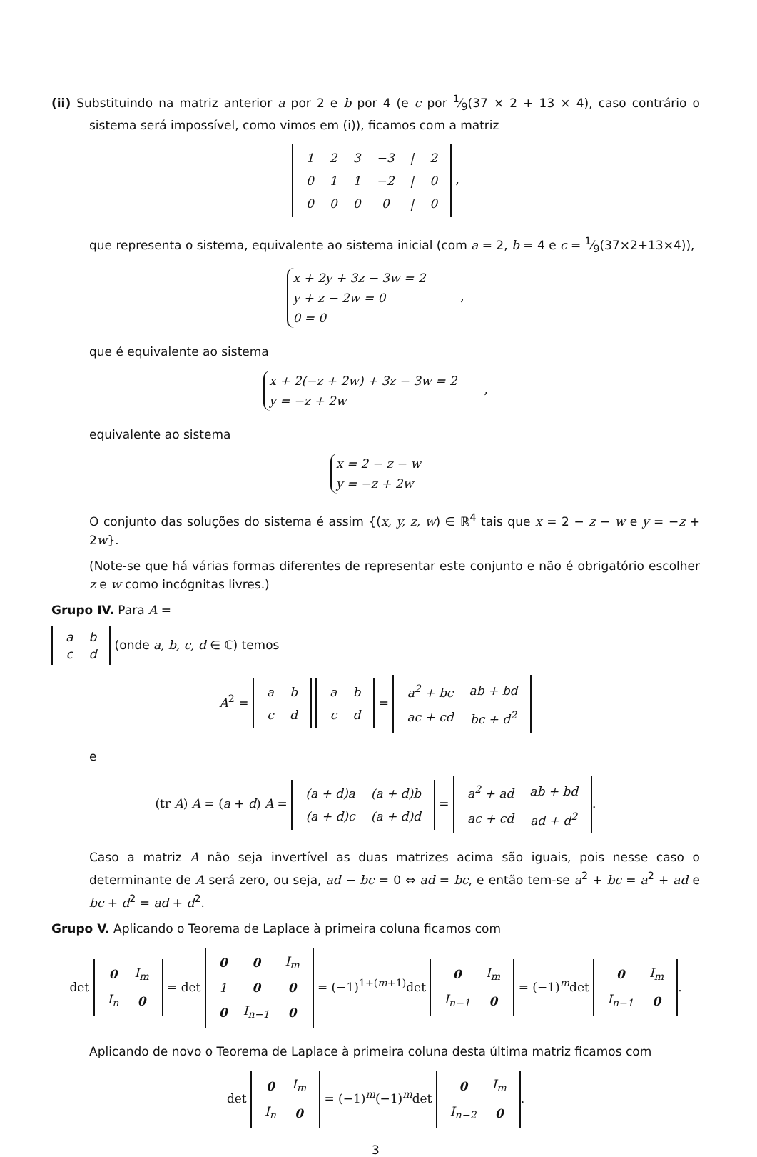(ii) Substituindo na matriz anterior a por 2 e b por 4 (e c por 1⁄9(37 × 2 + 13 × 4), caso contrário o sistema será impossível, como vimos em (i)), ficamos com a matriz
| 1 | 2 | 3 | −3 | / | 2 |
| 0 | 1 | 1 | −2 | / | 0 |
| 0 | 0 | 0 | 0 | / | 0 |
,
que representa o sistema, equivalente ao sistema inicial (com a = 2, b = 4 e c = 1⁄9(37×2+13×4)),
x + 2y + 3z − 3w = 2
y + z − 2w = 0
0 = 0 ,
que é equivalente ao sistema
x + 2(−z + 2w) + 3z − 3w = 2
y = −z + 2w ,
equivalente ao sistema
x = 2 − z − w
y = −z + 2w
O conjunto das soluções do sistema é assim {(x, y, z, w) ∈ ℝ<sup>4</sup> tais que x = 2 − z − w e y = −z + 2w}.
(Note-se que há várias formas diferentes de representar este conjunto e não é obrigatório escolher z e w como incógnitas livres.)
Grupo IV. Para A =
| a | b |
| c | d |
(onde a, b, c, d ∈ ℂ) temos
A<sup>2</sup> =
| a | b |
| c | d |
| a | b |
| c | d |
=
| a<sup>2</sup> + bc | ab + bd |
| ac + cd | bc + d<sup>2</sup> |
e
(tr A) A = (a + d) A =
| (a + d)a | (a + d)b |
| (a + d)c | (a + d)d |
=
| a<sup>2</sup> + ad | ab + bd |
| ac + cd | ad + d<sup>2</sup> |
.
Caso a matriz A não seja invertível as duas matrizes acima são iguais, pois nesse caso o determinante de A será zero, ou seja, ad − bc = 0 ⇔ ad = bc, e então tem-se a<sup>2</sup> + bc = a<sup>2</sup> + ad e bc + d<sup>2</sup> = ad + d<sup>2</sup>.
Grupo V. Aplicando o Teorema de Laplace à primeira coluna ficamos com
det
| 0 | I<sub>m</sub> |
| I<sub>n</sub> | 0 |
= det
| 0 | 0 | I<sub>m</sub> |
| 1 | 0 | 0 |
| 0 | I<sub>n−1</sub> | 0 |
= (−1)<sup>1+(m+1)</sup>det
| 0 | I<sub>m</sub> |
| I<sub>n−1</sub> | 0 |
= (−1)<sup>m</sup>det
| 0 | I<sub>m</sub> |
| I<sub>n−1</sub> | 0 |
.
Aplicando de novo o Teorema de Laplace à primeira coluna desta última matriz ficamos com
det
| 0 | I<sub>m</sub> |
| I<sub>n</sub> | 0 |
= (−1)<sup>m</sup>(−1)<sup>m</sup>det
| 0 | I<sub>m</sub> |
| I<sub>n−2</sub> | 0 |
.
3